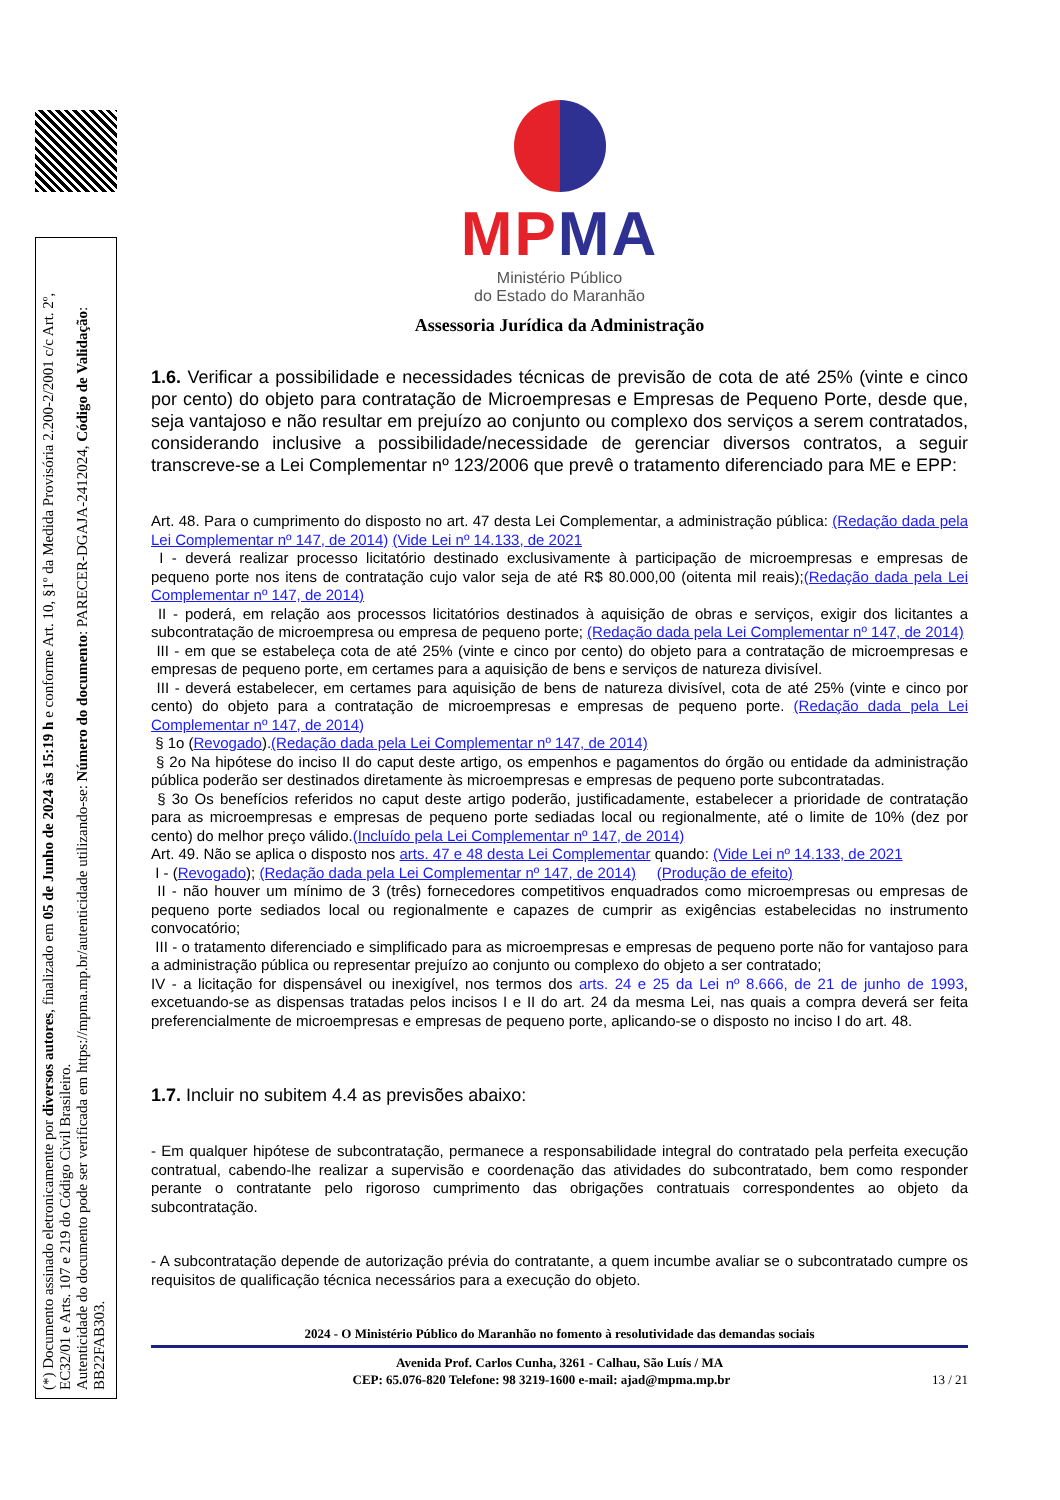(*) Documento assinado eletronicamente por diversos autores, finalizado em 05 de Junho de 2024 às 15:19 h e conforme Art. 10, §1º da Medida Provisória 2.200-2/2001 c/c Art. 2º, EC32/01 e Arts. 107 e 219 do Código Civil Brasileiro.
Autenticidade do documento pode ser verificada em https://mpma.mp.br/autenticidade utilizando-se: Número do documento: PARECER-DGAJA-2412024, Código de Validação: BB22FAB303.
MPMA
Ministério Público
do Estado do Maranhão
Assessoria Jurídica da Administração
1.6. Verificar a possibilidade e necessidades técnicas de previsão de cota de até 25% (vinte e cinco por cento) do objeto para contratação de Microempresas e Empresas de Pequeno Porte, desde que, seja vantajoso e não resultar em prejuízo ao conjunto ou complexo dos serviços a serem contratados, considerando inclusive a possibilidade/necessidade de gerenciar diversos contratos, a seguir transcreve-se a Lei Complementar nº 123/2006 que prevê o tratamento diferenciado para ME e EPP:
Art. 48. Para o cumprimento do disposto no art. 47 desta Lei Complementar, a administração pública: (Redação dada pela Lei Complementar nº 147, de 2014) (Vide Lei nº 14.133, de 2021
I - deverá realizar processo licitatório destinado exclusivamente à participação de microempresas e empresas de pequeno porte nos itens de contratação cujo valor seja de até R$ 80.000,00 (oitenta mil reais);(Redação dada pela Lei Complementar nº 147, de 2014)
II - poderá, em relação aos processos licitatórios destinados à aquisição de obras e serviços, exigir dos licitantes a subcontratação de microempresa ou empresa de pequeno porte; (Redação dada pela Lei Complementar nº 147, de 2014)
III - em que se estabeleça cota de até 25% (vinte e cinco por cento) do objeto para a contratação de microempresas e empresas de pequeno porte, em certames para a aquisição de bens e serviços de natureza divisível.
III - deverá estabelecer, em certames para aquisição de bens de natureza divisível, cota de até 25% (vinte e cinco por cento) do objeto para a contratação de microempresas e empresas de pequeno porte. (Redação dada pela Lei Complementar nº 147, de 2014)
§ 1o (Revogado).(Redação dada pela Lei Complementar nº 147, de 2014)
§ 2o Na hipótese do inciso II do caput deste artigo, os empenhos e pagamentos do órgão ou entidade da administração pública poderão ser destinados diretamente às microempresas e empresas de pequeno porte subcontratadas.
§ 3o Os benefícios referidos no caput deste artigo poderão, justificadamente, estabelecer a prioridade de contratação para as microempresas e empresas de pequeno porte sediadas local ou regionalmente, até o limite de 10% (dez por cento) do melhor preço válido.(Incluído pela Lei Complementar nº 147, de 2014)
Art. 49. Não se aplica o disposto nos arts. 47 e 48 desta Lei Complementar quando: (Vide Lei nº 14.133, de 2021
I - (Revogado); (Redação dada pela Lei Complementar nº 147, de 2014) (Produção de efeito)
II - não houver um mínimo de 3 (três) fornecedores competitivos enquadrados como microempresas ou empresas de pequeno porte sediados local ou regionalmente e capazes de cumprir as exigências estabelecidas no instrumento convocatório;
III - o tratamento diferenciado e simplificado para as microempresas e empresas de pequeno porte não for vantajoso para a administração pública ou representar prejuízo ao conjunto ou complexo do objeto a ser contratado;
IV - a licitação for dispensável ou inexigível, nos termos dos arts. 24 e 25 da Lei nº 8.666, de 21 de junho de 1993, excetuando-se as dispensas tratadas pelos incisos I e II do art. 24 da mesma Lei, nas quais a compra deverá ser feita preferencialmente de microempresas e empresas de pequeno porte, aplicando-se o disposto no inciso I do art. 48.
1.7. Incluir no subitem 4.4 as previsões abaixo:
- Em qualquer hipótese de subcontratação, permanece a responsabilidade integral do contratado pela perfeita execução contratual, cabendo-lhe realizar a supervisão e coordenação das atividades do subcontratado, bem como responder perante o contratante pelo rigoroso cumprimento das obrigações contratuais correspondentes ao objeto da subcontratação.
- A subcontratação depende de autorização prévia do contratante, a quem incumbe avaliar se o subcontratado cumpre os requisitos de qualificação técnica necessários para a execução do objeto.
2024 - O Ministério Público do Maranhão no fomento à resolutividade das demandas sociais
Avenida Prof. Carlos Cunha, 3261 - Calhau, São Luís / MA
CEP: 65.076-820 Telefone: 98 3219-1600 e-mail: ajad@mpma.mp.br 13 / 21